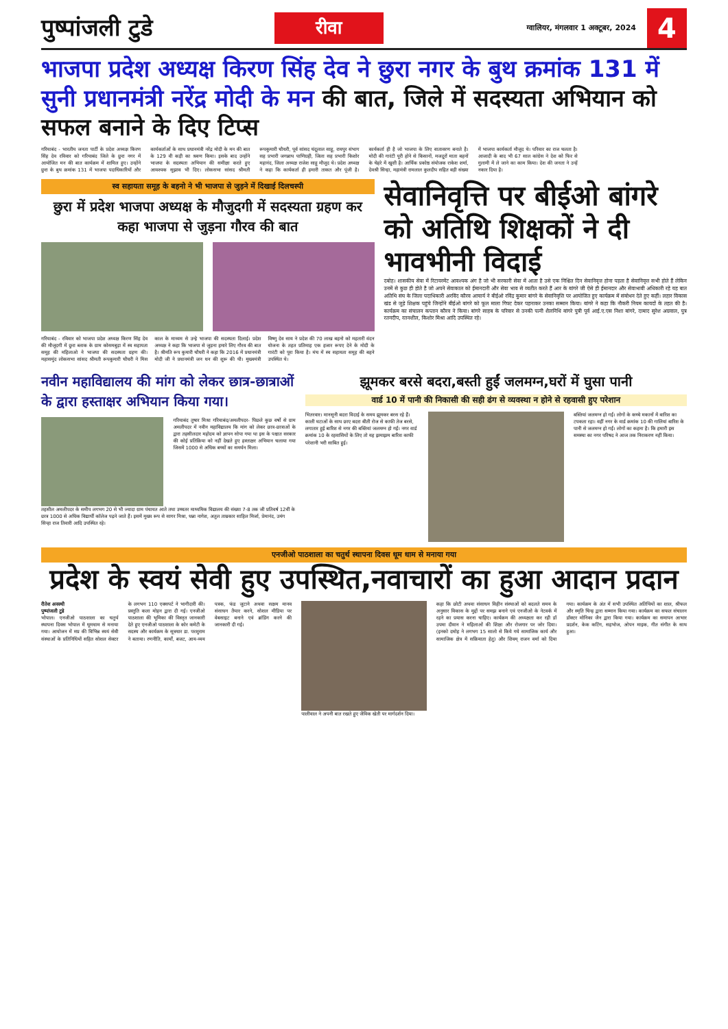पुष्पांजली टुडे
रीवा
ग्वालियर, मंगलवार 1 अक्टूबर, 2024
4
भाजपा प्रदेश अध्यक्ष किरण सिंह देव ने छुरा नगर के बुथ क्रमांक 131 में सुनी प्रधानमंत्री नरेंद्र मोदी के मन की बात, जिले में सदस्यता अभियान को सफल बनाने के दिए टिप्स
गरियाबंद - भारतीय जनता पार्टी के प्रदेश अध्यक्ष किरण सिंह देव रविवार को गरियाबंद जिले के छुरा नगर में आयोजित मन की बात कार्यक्रम में शामिल हुए। उन्होंने छुरा के बुथ क्रमांक 131 में भाजपा पदाधिकारियों और कार्यकर्ताओं के साथ प्रधानमंत्री नरेंद्र मोदी के मन की बात के 129 वी कड़ी का श्रवण किया। इसके बाद उन्होंने भाजपा के सदस्यता अभियान की समीक्षा करते हुए आवश्यक सुझाव भी दिए। लोकसभा सांसद श्रीमती रूपकुमारी चौधरी, पूर्व सांसद चंदूलाल साहू, रायपुर संभाग सह प्रभारी जगन्नाथ पाणिग्रही, जिला सह प्रभारी किशोर महानंद, जिला अध्यक्ष राजेश साहू मौजूद थे। प्रदेश अध्यक्ष ने कहा कि कार्यकर्ता ही हमारी ताकत और पूंजी है। कार्यकर्ता ही है जो भाजपा के लिए वातावरण बनाते है। मोदी की गारंटी पूरी होने से किसानों, मजदूरों माता बहनों के चेहरे में खुशी है। आर्थिक प्रकोष्ठ संयोजक राकेश शर्मा, देवश्री सिन्हा, महामंत्री रामलाल कुलदीप सहित बड़ी संख्या में भाजपा कार्यकर्ता मौजूद थे। परिवार का राज चलता है। आजादी के बाद भी 67 साल कांग्रेस ने देश को फिर से गुलामी में ले जाने का काम किया। देश की जनता ने उन्हें नकार दिया है।
स्व सहायता समूह के बहनो ने भी भाजपा से जुड़ने में दिखाई दिलचस्पी
छुरा में प्रदेश भाजपा अध्यक्ष के मौजुदगी में सदस्यता ग्रहण कर कहा भाजपा से जुड़ना गौरव की बात
गरियाबंद - रविवार को भाजपा प्रदेश अध्यक्ष किरण सिंह देव की मौजूदगी में छुरा ब्लाक के ग्राम कोसमबुड़ा में स्व सहायता समूह की महिलाओ ने भाजपा की सदस्यता ग्रहण की। महासमुंद लोकसभा सांसद श्रीमती रूपकुमारी चौधरी ने मिस काल के माध्यम से उन्हे भाजपा की सदस्यता दिलाई। प्रदेश अध्यक्ष ने कहा कि भाजपा से जुड़ना हमारे लिए गौरव की बात है। श्रीमति रूप कुमारी चौधरी ने कहा कि 2016 में प्रधानमंत्री मोदी जी ने प्रधानमंत्री जन धन की शुरू की थी। मुख्यमंत्री विष्णु देव साय ने प्रदेश की 70 लाख बहनो को महतारी वंदन योजना के तहत प्रतिमाह एक हजार रूपए देने के मोदी के गारंटी को पूरा किया है। मंच में स्व सहायता समूह की बहने उपस्थित थे।
सेवानिवृत्ति पर बीईओ बांगरे को अतिथि शिक्षकों ने दी भावभीनी विदाई
दबोह। शासकीय सेवा में रिटायरमेंट आवश्यक अंग है जो भी सरकारी सेवा में आता है उसे एक निश्चित दिन सेवानिवृत्त होना पड़ता है सेवानिवृत्त सभी होते हैं लेकिन उनमें से कुछ ही होते है जो अपने सेवाकाल को ईमानदारी और सेवा भाव से व्यतीत करते हैं आर के बांगरे जी ऐसे ही ईमानदार और सेवाभावी अधिकारी रहे यह बात अतिथि संघ के जिला पदाधिकारी अरविंद कौरव आचार्य ने बीईओ रविंद्र कुमार बांगरे के सेवानिवृत्ति पर आयोजित हुए कार्यक्रम में संबोधन देते हुए कहीं। लहार विकास खंड से जुड़े शिक्षक पहुंचे जिन्होंने बीईओ बांगरे को फूल माला गिफ्ट देकर पहनाकर उनका सम्मान किया। बांगरे ने कहा कि नौकरी नियम कायदों के तहत की है। कार्यक्रम का संचालन कप्तान कौरव ने किया। बांगरे साहब के परिवार से उनकी पत्नी शैलनिधि बांगरे पुत्री पूर्व आई.ए.एस निशा बांगरे, दामाद सुरेश अग्रवाल, पुत्र रतनदीप, रतनशील, किशोर मिश्रा आदि उपस्थित रहे।
नवीन महाविद्यालय की मांग को लेकर छात्र-छात्राओं के द्वारा हस्ताक्षर अभियान किया गया।
गरियाबंद तुषार मिश्रा गरियाबंद/अमलीपदर- पिछले कुछ वर्षो से ग्राम अमलीपदर में नवीन महाविद्यालय कि मांग को लेकर छात्र-छात्राओं के द्वारा तहसीलदार महोदय को ज्ञापन सोपा गया था इस के पश्चात सरकार की कोई प्रतिक्रिया को नहीं देखते हुए हस्ताक्षर अभियान चलाया गया जिसमें 1000 से अधिक बच्चों का समर्थन मिला।
तहसील अमलीपदर के समीप लगभग 20 से भी ज्यादा ग्राम पंचायत आते तथा उच्चतर माध्यमिक विद्यालय की संख्या 7-8 तक जी प्रतिवर्ष 12वीं के छात्र 1000 से अधिक विद्यार्थी कॉलेज पढ़ने जाते हैं। इसमें मुख्य रूप से सागर मिश्रा, धन्ना नागेश, अतुल ताम्रकार साहिल मिर्जा, प्रेमानंद, उमंग सिन्हा राज तिवारी आदि उपस्थित रहे।
झूमकर बरसे बदरा,बस्ती हुईं जलमग्न,घरों में घुसा पानी
वार्ड 10 में पानी की निकासी की सही ढंग से व्यवस्था न होने से रहवासी हुए परेशान
भितरवार। मानसूनी बदरा विदाई के समय झूमकर बरस रहे हैं। काली घटाओं के साथ छाए बदरा बीती रोज से काफी तेज बरसे, लगातार हुई बारिश से नगर की बस्तियां जलमग्न हो गईं। नगर वार्ड क्रमांक 10 के रहवासियों के लिए तो यह झमाझम बारिश काफी परेशानी भरी साबित हुई।
बस्तियां जलमग्न हो गईं। लोगों के कच्चे मकानों में बारिश का टपकता रहा। वहीं नगर के वार्ड क्रमांक 10 की गालियां बारिश के पानी से जलमग्न हो गईं। लोगों का कहना है। कि हमारी इस समस्या का नगर परिषद ने आज तक निराकरण नहीं किया।
एनजीओ पाठशाला का चतुर्थ स्थापना दिवस धूम धाम से मनाया गया
प्रदेश के स्वयं सेवी हुए उपस्थित,नवाचारों का हुआ आदान प्रदान
रीतेश अवस्थी
पुष्पांजली टुडे
भोपाल। एनजीओ पाठशाला का चतुर्थ स्थापना दिवस भोपाल में धूमधाम से मनाया गया। आयोजन में मप्र की विभिन्न स्वयं सेवी संस्थाओं के प्रतिनिधियों सहित सोशल सेक्टर के लगभग 110 एक्सपर्ट ने भागीदारी की। प्रस्तुति कला मोहन द्वारा दी गई। एनजीओ पाठशाला की भूमिका की विस्तृत जानकारी देते हुए एनजीओ पाठशाला के कोर कमेटी के सदस्य और कार्यक्रम के सूत्रधार डा. परशुराम ने बताया। रणनीति, कार्यों, बजट, आय-व्यय पत्रक, फंड जुटाने अथवा सक्षम मानव संसाधन तैयार करने, सोशल मीडिया पर वेबसाइट बनाने एवं ब्रांडिंग करने की जानकारी दी गई।
पालीवाल ने अपनी बात रखते हुए जैविक खेती पर मार्गदर्शन दिया।
कहा कि छोटी अथवा संसाधन विहीन संस्थाओं को बदलते समय के अनुसार विकास के मुद्दों पर समझ बनाने एवं एनजीओ के नेटवर्क में रहने का प्रयास करना चाहिए। कार्यक्रम की अध्यक्षता कर रही डॉ उपमा दीवान ने महिलाओं की शिक्षा और रोजगार पर जोर दिया। (इनको दमोह ने लगभग 15 सालो से किये गये सामाजिक कार्य और सामाजिक क्षेत्र में सक्रियाता हेतु) और शिवम् राजन वर्मा को दिया गया। कार्यक्रम के अंत में सभी उपस्थित अतिथियों का शाल, श्रीफल और स्मृति चिन्ह द्वारा सम्मान किया गया। कार्यक्रम का सफल संचालन डॉक्टर मोनिका जैन द्वारा किया गया। कार्यक्रम का समापन आभार प्रदर्शन, केक कटिंग, सहभोज, ओपन माइक, गीत संगीत के साथ हुआ।